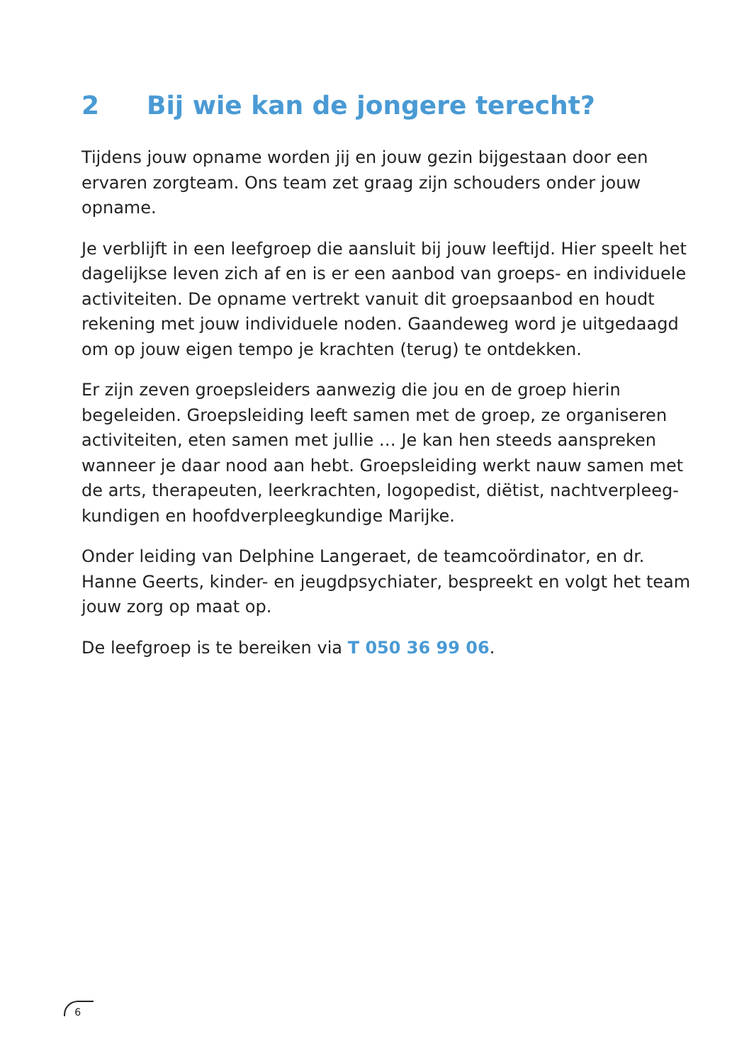2 Bij wie kan de jongere terecht?
Tijdens jouw opname worden jij en jouw gezin bijgestaan door een ervaren zorgteam. Ons team zet graag zijn schouders onder jouw opname.
Je verblijft in een leefgroep die aansluit bij jouw leeftijd. Hier speelt het dagelijkse leven zich af en is er een aanbod van groeps- en individuele activiteiten. De opname vertrekt vanuit dit groepsaanbod en houdt rekening met jouw individuele noden. Gaandeweg word je uitgedaagd om op jouw eigen tempo je krachten (terug) te ontdekken.
Er zijn zeven groepsleiders aanwezig die jou en de groep hierin begeleiden. Groepsleiding leeft samen met de groep, ze organiseren activiteiten, eten samen met jullie … Je kan hen steeds aanspreken wanneer je daar nood aan hebt. Groepsleiding werkt nauw samen met de arts, therapeuten, leerkrachten, logopedist, diëtist, nachtverpleeg-kundigen en hoofdverpleegkundige Marijke.
Onder leiding van Delphine Langeraet, de teamcoördinator, en dr. Hanne Geerts, kinder- en jeugdpsychiater, bespreekt en volgt het team jouw zorg op maat op.
De leefgroep is te bereiken via T 050 36 99 06.
6